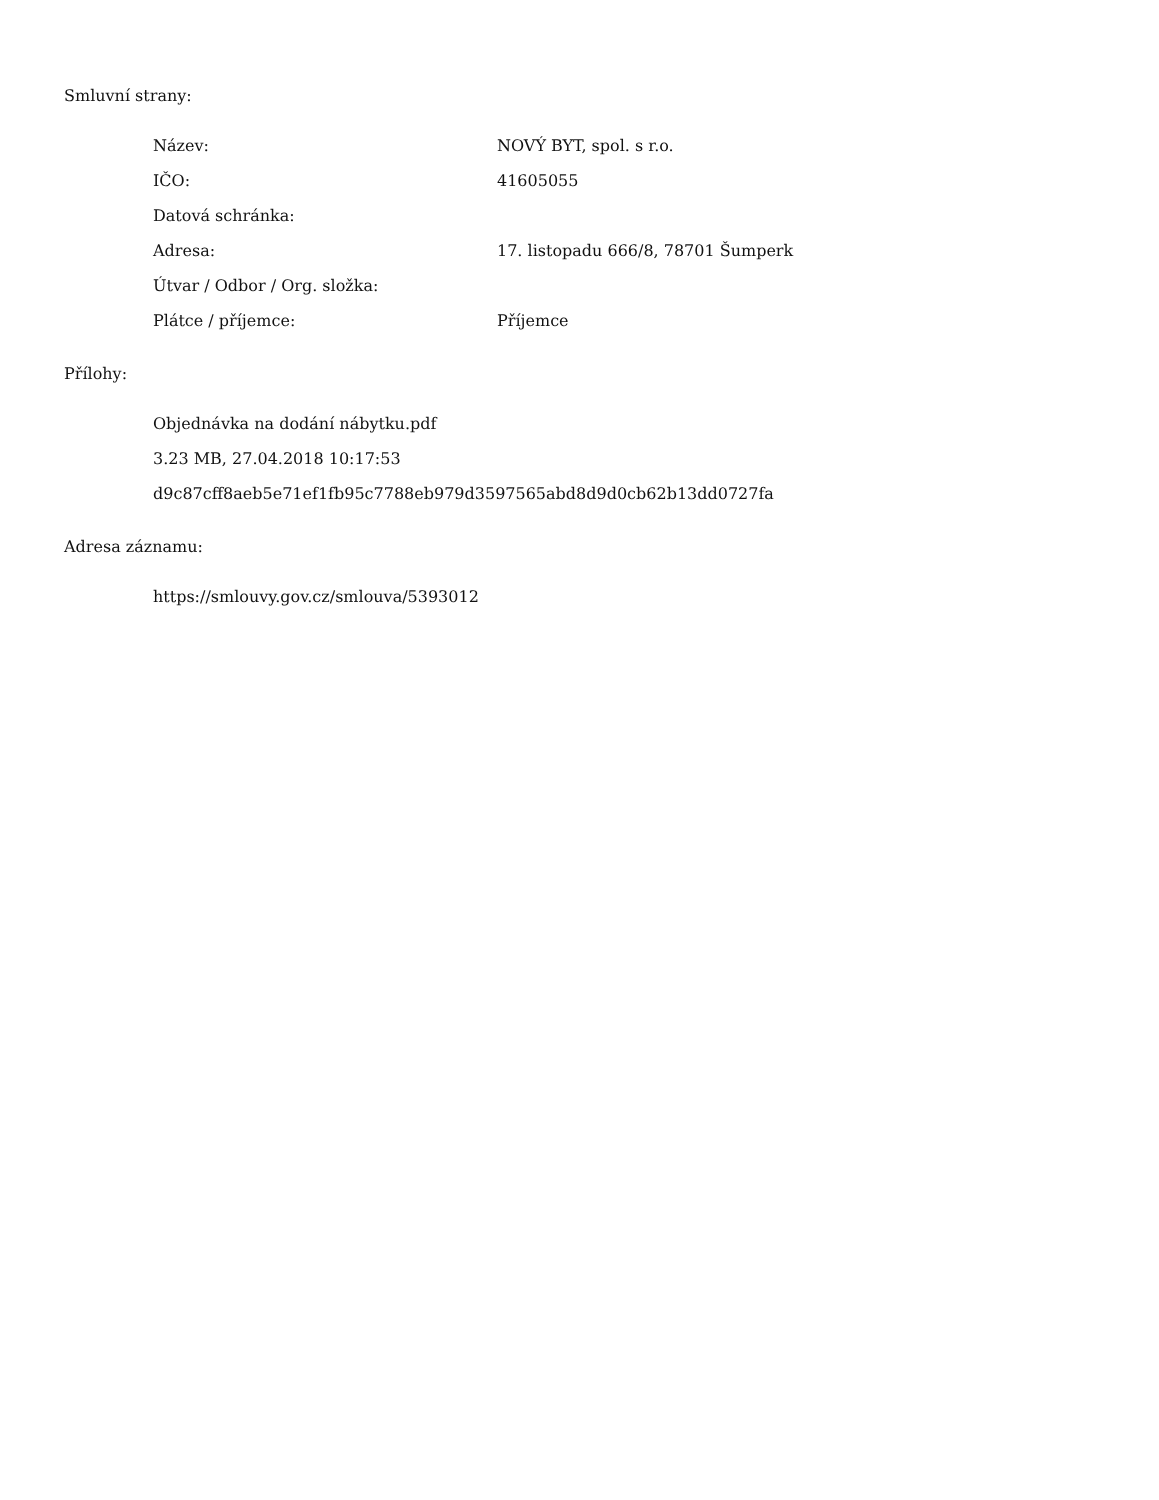Smluvní strany:
| Název: | NOVÝ BYT, spol. s r.o. |
| IČO: | 41605055 |
| Datová schránka: | |
| Adresa: | 17. listopadu 666/8, 78701 Šumperk |
| Útvar / Odbor / Org. složka: | |
| Plátce / příjemce: | Příjemce |
Přílohy:
Objednávka na dodání nábytku.pdf
3.23 MB, 27.04.2018 10:17:53
d9c87cff8aeb5e71ef1fb95c7788eb979d3597565abd8d9d0cb62b13dd0727fa
Adresa záznamu:
https://smlouvy.gov.cz/smlouva/5393012